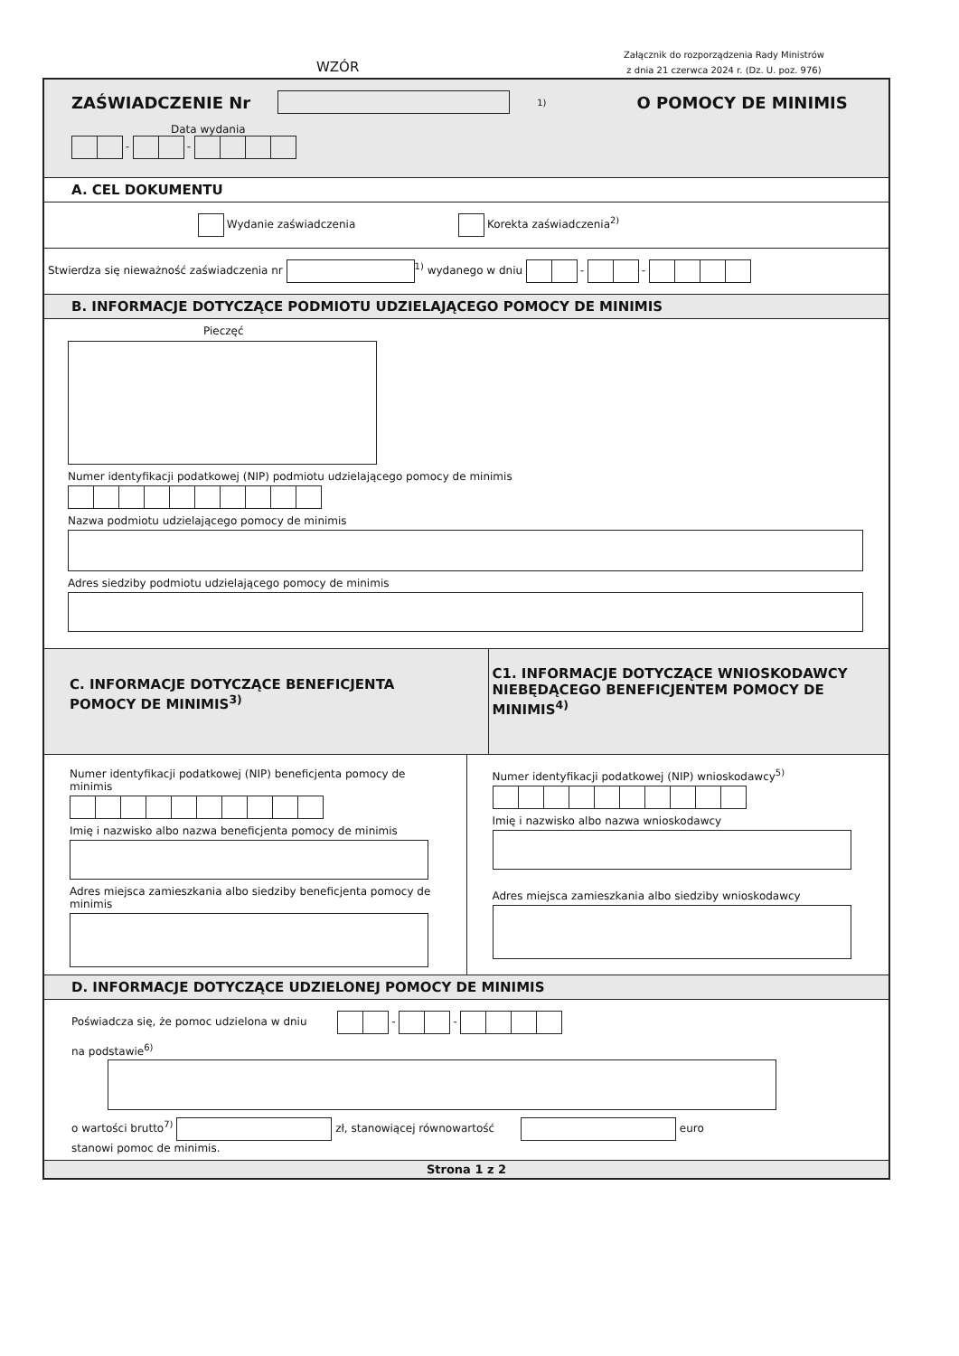WZÓR
Załącznik do rozporządzenia Rady Ministrów
z dnia 21 czerwca 2024 r. (Dz. U. poz. 976)
ZAŚWIADCZENIE Nr
<sup>1)</sup>
O POMOCY DE MINIMIS
Data wydania
- -
A. CEL DOKUMENTU
Wydanie zaświadczenia Korekta zaświadczenia<sup>2)</sup>
Stwierdza się nieważność zaświadczenia nr <sup>1)</sup> wydanego w dniu - -
B. INFORMACJE DOTYCZĄCE PODMIOTU UDZIELAJĄCEGO POMOCY DE MINIMIS
Pieczęć
Numer identyfikacji podatkowej (NIP) podmiotu udzielającego pomocy de minimis
Nazwa podmiotu udzielającego pomocy de minimis
Adres siedziby podmiotu udzielającego pomocy de minimis
C. INFORMACJE DOTYCZĄCE BENEFICJENTA POMOCY DE MINIMIS<sup>3)</sup>
C1. INFORMACJE DOTYCZĄCE WNIOSKODAWCY NIEBĘDĄCEGO BENEFICJENTEM POMOCY DE MINIMIS<sup>4)</sup>
Numer identyfikacji podatkowej (NIP) beneficjenta pomocy de minimis
Imię i nazwisko albo nazwa beneficjenta pomocy de minimis
Adres miejsca zamieszkania albo siedziby beneficjenta pomocy de minimis
Numer identyfikacji podatkowej (NIP) wnioskodawcy<sup>5)</sup>
Imię i nazwisko albo nazwa wnioskodawcy
Adres miejsca zamieszkania albo siedziby wnioskodawcy
D. INFORMACJE DOTYCZĄCE UDZIELONEJ POMOCY DE MINIMIS
Poświadcza się, że pomoc udzielona w dniu - -
na podstawie<sup>6)</sup>
o wartości brutto<sup>7)</sup> zł, stanowiącej równowartość euro
stanowi pomoc de minimis.
Strona 1 z 2